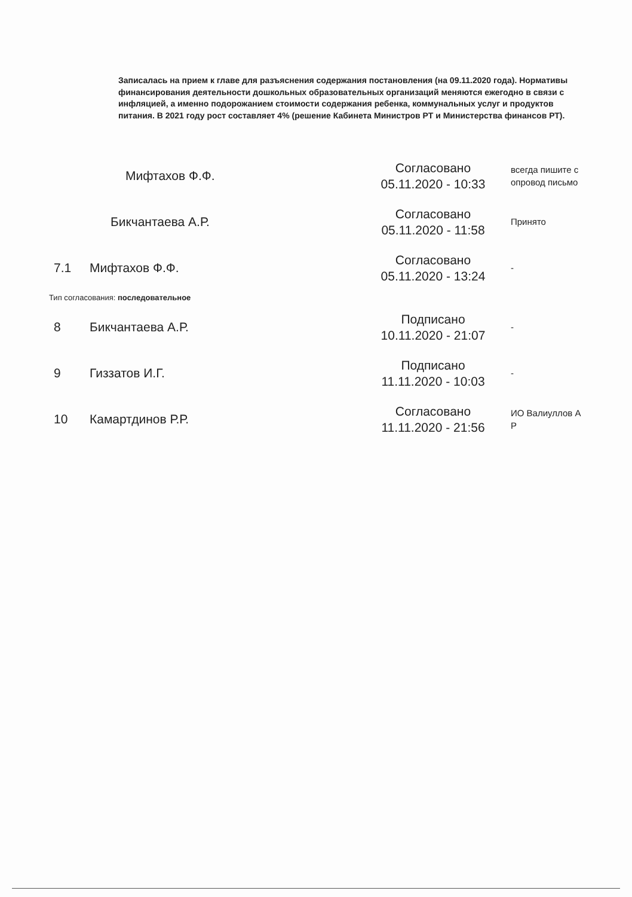Записалась на прием к главе для разъяснения содержания постановления (на 09.11.2020 года). Нормативы финансирования деятельности дошкольных образовательных организаций меняются ежегодно в связи с инфляцией, а именно подорожанием стоимости содержания ребенка, коммунальных услуг и продуктов питания. В 2021 году рост составляет 4% (решение Кабинета Министров РТ и Министерства финансов РТ).
| | Мифтахов Ф.Ф. | Согласовано 05.11.2020 - 10:33 | всегда пишите с опровод письмо |
| | Бикчантаева А.Р. | Согласовано 05.11.2020 - 11:58 | Принято |
| 7.1 | Мифтахов Ф.Ф. | Согласовано 05.11.2020 - 13:24 | - |
| Тип согласования: последовательное | | | |
| 8 | Бикчантаева А.Р. | Подписано 10.11.2020 - 21:07 | - |
| 9 | Гиззатов И.Г. | Подписано 11.11.2020 - 10:03 | - |
| 10 | Камартдинов Р.Р. | Согласовано 11.11.2020 - 21:56 | ИО Валиуллов А Р |